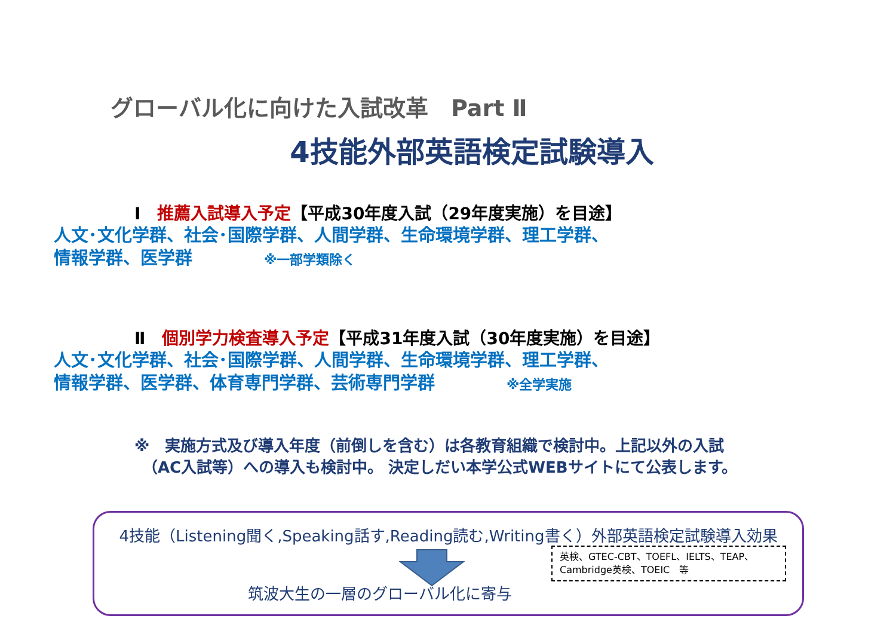グローバル化に向けた入試改革　Part Ⅱ
4技能外部英語検定試験導入
Ⅰ　推薦入試導入予定【平成30年度入試（29年度実施）を目途】
人文･文化学群、社会･国際学群、人間学群、生命環境学群、理工学群、
情報学群、医学群 ※一部学類除く
Ⅱ　個別学力検査導入予定【平成31年度入試（30年度実施）を目途】
人文･文化学群、社会･国際学群、人間学群、生命環境学群、理工学群、
情報学群、医学群、体育専門学群、芸術専門学群 ※全学実施
※　実施方式及び導入年度（前倒しを含む）は各教育組織で検討中。上記以外の入試
　（AC入試等）への導入も検討中。 決定しだい本学公式WEBサイトにて公表します。
4技能（Listening聞く,Speaking話す,Reading読む,Writing書く）外部英語検定試験導入効果
英検、GTEC-CBT、TOEFL、IELTS、TEAP、
Cambridge英検、TOEIC　等
筑波大生の一層のグローバル化に寄与